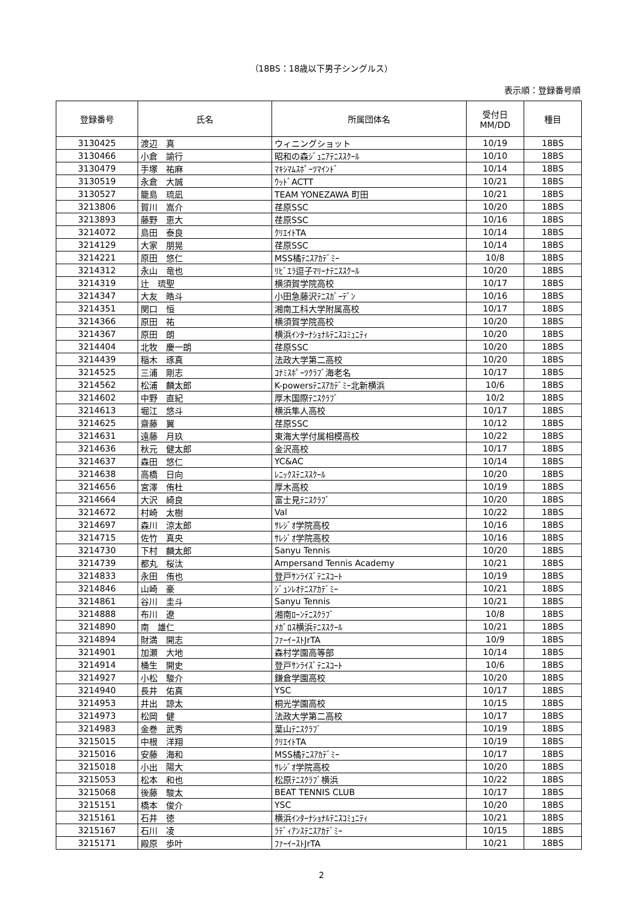（18BS：18歳以下男子シングルス）
表示順：登録番号順
| 登録番号 | 氏名 | 所属団体名 | 受付日 MM/DD | 種目 |
| --- | --- | --- | --- | --- |
| 3130425 | 渡辺 真 | ウィニングショット | 10/19 | 18BS |
| 3130466 | 小倉 諭行 | 昭和の森ｼﾞｭﾆｱﾃﾆｽｽｸｰﾙ | 10/10 | 18BS |
| 3130479 | 手塚 祐麻 | ﾏｷｼﾏﾑｽﾎﾟｰﾂﾏｲﾝﾄﾞ | 10/14 | 18BS |
| 3130519 | 永倉 大誠 | ｳｯﾄﾞACTT | 10/21 | 18BS |
| 3130527 | 籠島 琉凪 | TEAM YONEZAWA 町田 | 10/21 | 18BS |
| 3213806 | 賀川 嵩介 | 荏原SSC | 10/20 | 18BS |
| 3213893 | 藤野 恵大 | 荏原SSC | 10/16 | 18BS |
| 3214072 | 島田 泰良 | ｸﾘｴｲﾄTA | 10/14 | 18BS |
| 3214129 | 大家 朋晃 | 荏原SSC | 10/14 | 18BS |
| 3214221 | 原田 悠仁 | MSS橘ﾃﾆｽｱｶﾃﾞﾐｰ | 10/8 | 18BS |
| 3214312 | 永山 竜也 | ﾘﾋﾞｴﾗ逗子ﾏﾘｰﾅﾃﾆｽｽｸｰﾙ | 10/20 | 18BS |
| 3214319 | 辻 琉聖 | 横須賀学院高校 | 10/17 | 18BS |
| 3214347 | 大友 皓斗 | 小田急藤沢ﾃﾆｽｶﾞｰﾃﾞﾝ | 10/16 | 18BS |
| 3214351 | 関口 恒 | 湘南工科大学附属高校 | 10/17 | 18BS |
| 3214366 | 原田 祐 | 横須賀学院高校 | 10/20 | 18BS |
| 3214367 | 原田 朗 | 横浜ｲﾝﾀｰﾅｼｮﾅﾙﾃﾆｽｺﾐｭﾆﾃｨ | 10/20 | 18BS |
| 3214404 | 北牧 慶一朗 | 荏原SSC | 10/20 | 18BS |
| 3214439 | 稲木 琢真 | 法政大学第二高校 | 10/20 | 18BS |
| 3214525 | 三浦 剛志 | ｺﾅﾐｽﾎﾟｰﾂｸﾗﾌﾞ海老名 | 10/17 | 18BS |
| 3214562 | 松浦 麟太郎 | K-powersﾃﾆｽｱｶﾃﾞﾐｰ北新横浜 | 10/6 | 18BS |
| 3214602 | 中野 直紀 | 厚木国際ﾃﾆｽｸﾗﾌﾞ | 10/2 | 18BS |
| 3214613 | 堀江 悠斗 | 横浜隼人高校 | 10/17 | 18BS |
| 3214625 | 齋藤 翼 | 荏原SSC | 10/12 | 18BS |
| 3214631 | 遠藤 月玖 | 東海大学付属相模高校 | 10/22 | 18BS |
| 3214636 | 秋元 健太郎 | 金沢高校 | 10/17 | 18BS |
| 3214637 | 森田 悠仁 | YC&AC | 10/14 | 18BS |
| 3214638 | 高橋 日向 | ﾚﾆｯｸｽﾃﾆｽｽｸｰﾙ | 10/20 | 18BS |
| 3214656 | 宮澤 侑杜 | 厚木高校 | 10/19 | 18BS |
| 3214664 | 大沢 綺良 | 富士見ﾃﾆｽｸﾗﾌﾞ | 10/20 | 18BS |
| 3214672 | 村崎 太樹 | Val | 10/22 | 18BS |
| 3214697 | 森川 涼太郎 | ｻﾚｼﾞｵ学院高校 | 10/16 | 18BS |
| 3214715 | 佐竹 真央 | ｻﾚｼﾞｵ学院高校 | 10/16 | 18BS |
| 3214730 | 下村 麟太郎 | Sanyu Tennis | 10/20 | 18BS |
| 3214739 | 都丸 桜汰 | Ampersand Tennis Academy | 10/21 | 18BS |
| 3214833 | 永田 侑也 | 登戸ｻﾝﾗｲｽﾞﾃﾆｽｺｰﾄ | 10/19 | 18BS |
| 3214846 | 山崎 豪 | ｼﾞｭﾝﾚｵﾃﾆｽｱｶﾃﾞﾐｰ | 10/21 | 18BS |
| 3214861 | 谷川 圭斗 | Sanyu Tennis | 10/21 | 18BS |
| 3214888 | 布川 遼 | 湘南ﾛｰﾝﾃﾆｽｸﾗﾌﾞ | 10/8 | 18BS |
| 3214890 | 南 雄仁 | ﾒｶﾞﾛｽ横浜ﾃﾆｽｽｸｰﾙ | 10/21 | 18BS |
| 3214894 | 財満 開志 | ﾌｧｰｲｰｽﾄJrTA | 10/9 | 18BS |
| 3214901 | 加瀬 大地 | 森村学園高等部 | 10/14 | 18BS |
| 3214914 | 桶生 開史 | 登戸ｻﾝﾗｲｽﾞﾃﾆｽｺｰﾄ | 10/6 | 18BS |
| 3214927 | 小松 駿介 | 鎌倉学園高校 | 10/20 | 18BS |
| 3214940 | 長井 佑真 | YSC | 10/17 | 18BS |
| 3214953 | 井出 諒太 | 桐光学園高校 | 10/15 | 18BS |
| 3214973 | 松岡 健 | 法政大学第二高校 | 10/17 | 18BS |
| 3214983 | 金巻 武秀 | 葉山ﾃﾆｽｸﾗﾌﾞ | 10/19 | 18BS |
| 3215015 | 中根 洋翔 | ｸﾘｴｲﾄTA | 10/19 | 18BS |
| 3215016 | 安藤 海和 | MSS橘ﾃﾆｽｱｶﾃﾞﾐｰ | 10/17 | 18BS |
| 3215018 | 小出 陽大 | ｻﾚｼﾞｵ学院高校 | 10/20 | 18BS |
| 3215053 | 松本 和也 | 松原ﾃﾆｽｸﾗﾌﾞ横浜 | 10/22 | 18BS |
| 3215068 | 後藤 駿太 | BEAT TENNIS CLUB | 10/17 | 18BS |
| 3215151 | 橋本 俊介 | YSC | 10/20 | 18BS |
| 3215161 | 石井 徳 | 横浜ｲﾝﾀｰﾅｼｮﾅﾙﾃﾆｽｺﾐｭﾆﾃｨ | 10/21 | 18BS |
| 3215167 | 石川 凌 | ﾗﾃﾞｨｱﾝｽﾃﾆｽｱｶﾃﾞﾐｰ | 10/15 | 18BS |
| 3215171 | 殿原 歩叶 | ﾌｧｰｲｰｽﾄJrTA | 10/21 | 18BS |
2